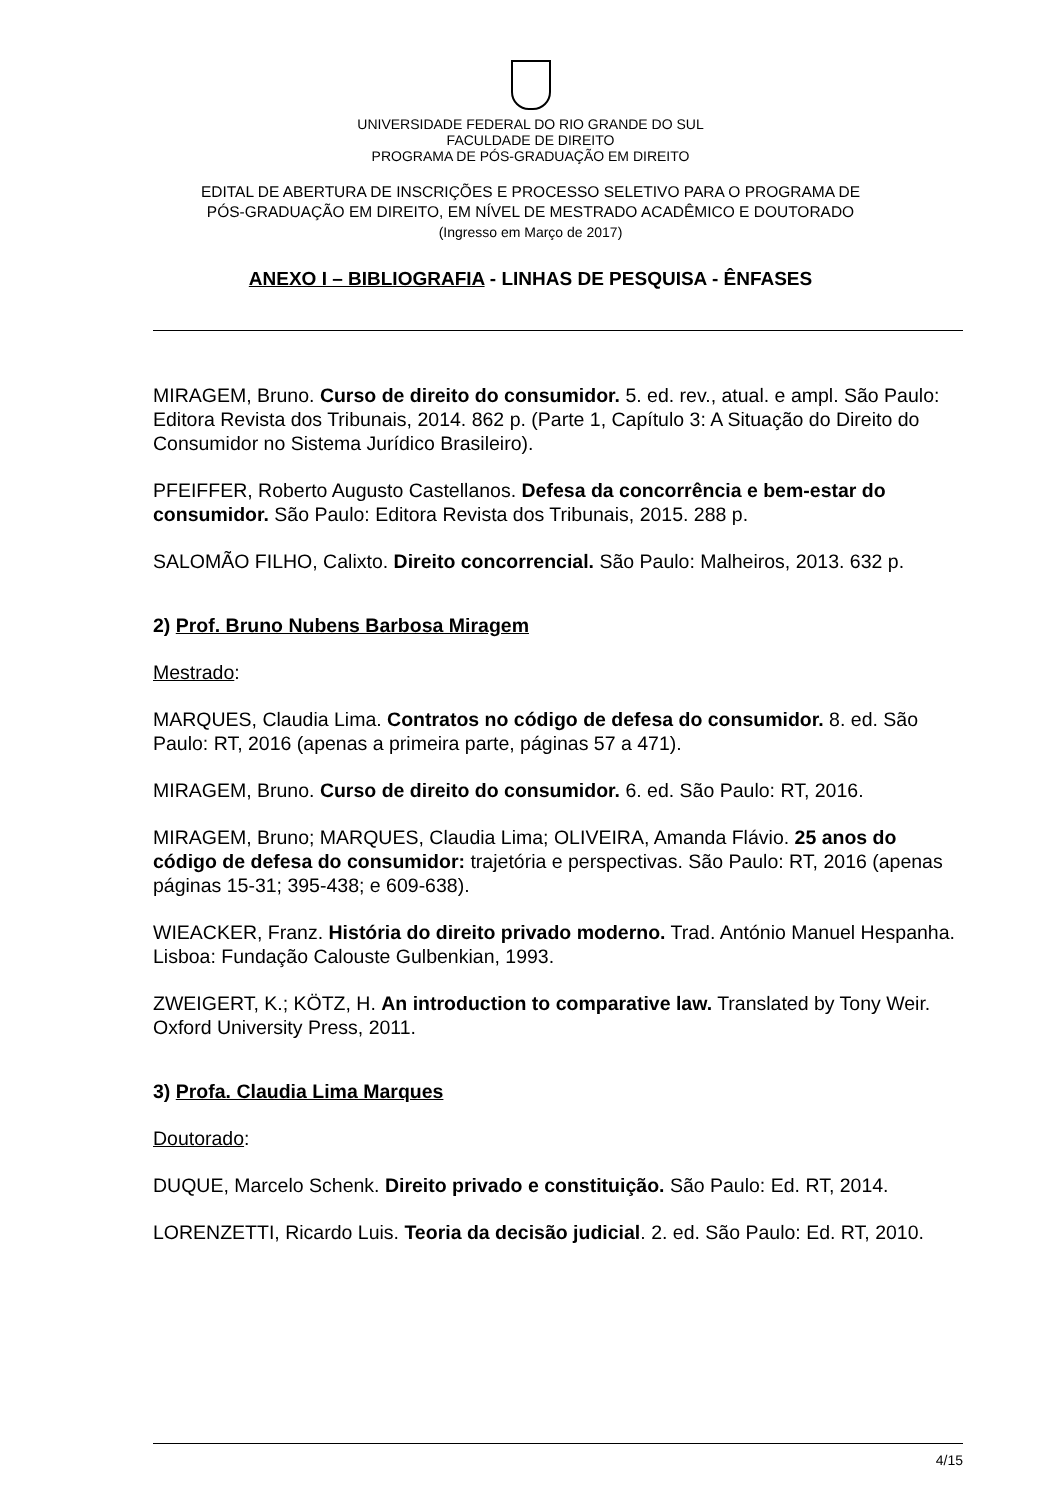UNIVERSIDADE FEDERAL DO RIO GRANDE DO SUL
FACULDADE DE DIREITO
PROGRAMA DE PÓS-GRADUAÇÃO EM DIREITO
EDITAL DE ABERTURA DE INSCRIÇÕES E PROCESSO SELETIVO PARA O PROGRAMA DE
PÓS-GRADUAÇÃO EM DIREITO, EM NÍVEL DE MESTRADO ACADÊMICO E DOUTORADO
(Ingresso em Março de 2017)
ANEXO I – BIBLIOGRAFIA - LINHAS DE PESQUISA - ÊNFASES
MIRAGEM, Bruno. Curso de direito do consumidor. 5. ed. rev., atual. e ampl. São Paulo: Editora Revista dos Tribunais, 2014. 862 p. (Parte 1, Capítulo 3: A Situação do Direito do Consumidor no Sistema Jurídico Brasileiro).
PFEIFFER, Roberto Augusto Castellanos. Defesa da concorrência e bem-estar do consumidor. São Paulo: Editora Revista dos Tribunais, 2015. 288 p.
SALOMÃO FILHO, Calixto. Direito concorrencial. São Paulo: Malheiros, 2013. 632 p.
2) Prof. Bruno Nubens Barbosa Miragem
Mestrado:
MARQUES, Claudia Lima. Contratos no código de defesa do consumidor. 8. ed. São Paulo: RT, 2016 (apenas a primeira parte, páginas 57 a 471).
MIRAGEM, Bruno. Curso de direito do consumidor. 6. ed. São Paulo: RT, 2016.
MIRAGEM, Bruno; MARQUES, Claudia Lima; OLIVEIRA, Amanda Flávio. 25 anos do código de defesa do consumidor: trajetória e perspectivas. São Paulo: RT, 2016 (apenas páginas 15-31; 395-438; e 609-638).
WIEACKER, Franz. História do direito privado moderno. Trad. António Manuel Hespanha. Lisboa: Fundação Calouste Gulbenkian, 1993.
ZWEIGERT, K.; KÖTZ, H. An introduction to comparative law. Translated by Tony Weir. Oxford University Press, 2011.
3) Profa. Claudia Lima Marques
Doutorado:
DUQUE, Marcelo Schenk. Direito privado e constituição. São Paulo: Ed. RT, 2014.
LORENZETTI, Ricardo Luis. Teoria da decisão judicial. 2. ed. São Paulo: Ed. RT, 2010.
4/15